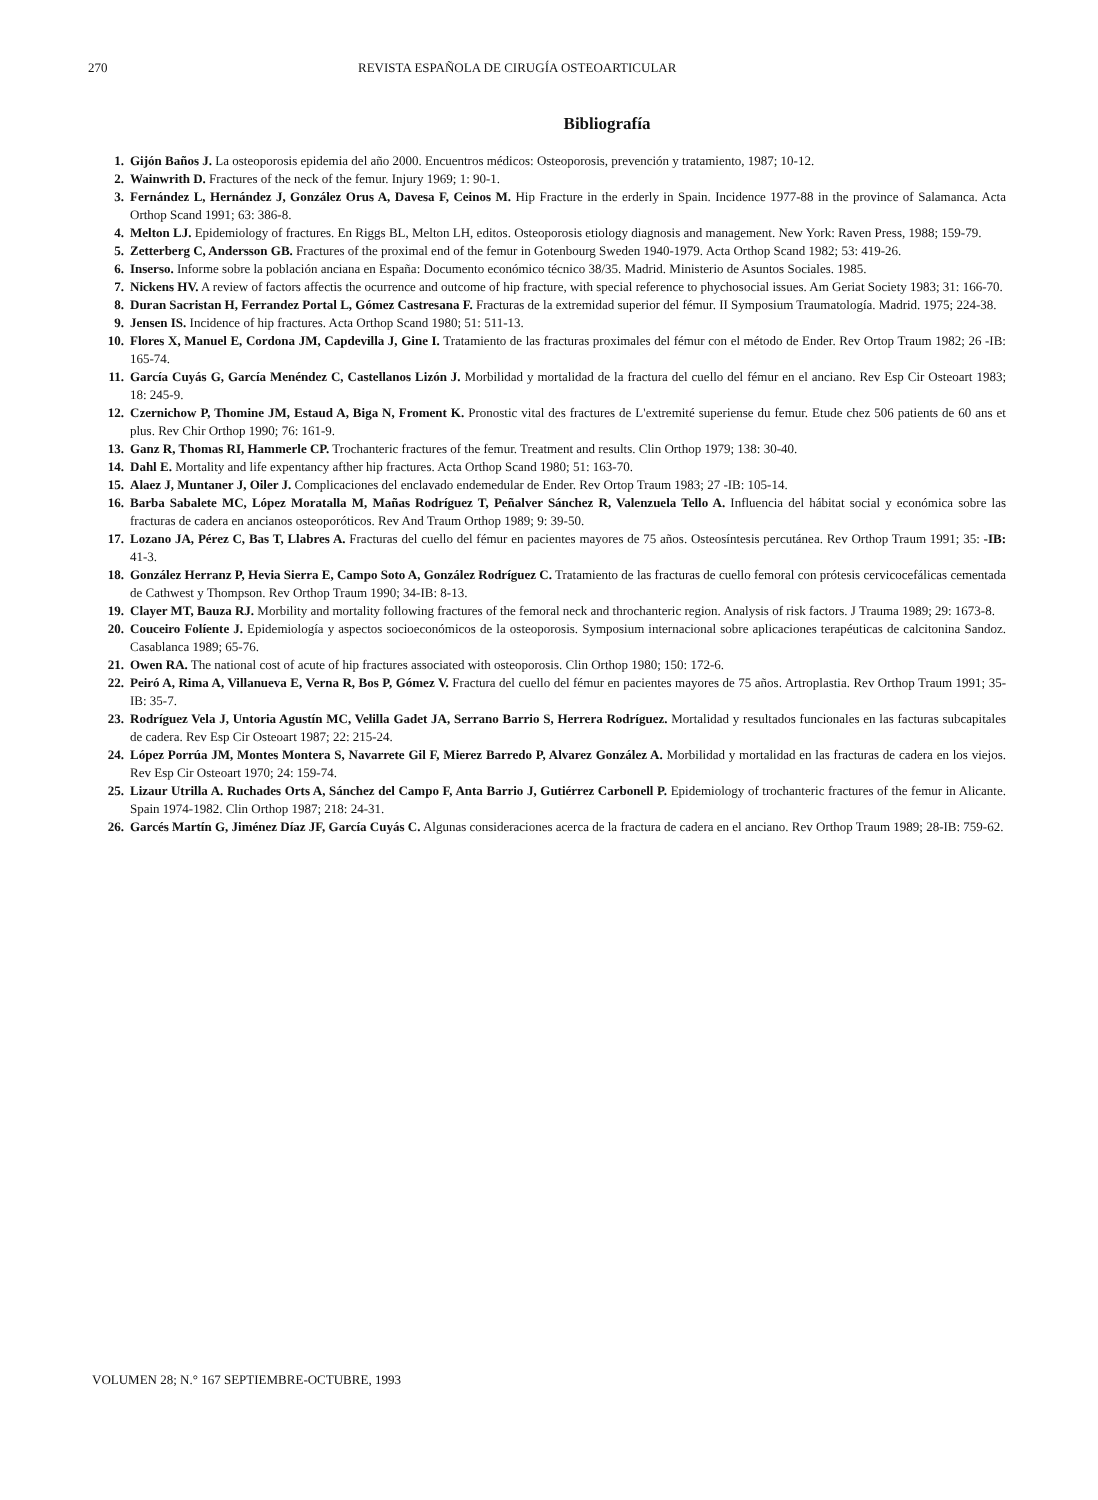270 REVISTA ESPAÑOLA DE CIRUGÍA OSTEOARTICULAR
Bibliografía
1. Gijón Baños J. La osteoporosis epidemia del año 2000. Encuentros médicos: Osteoporosis, prevención y tratamiento, 1987; 10-12.
2. Wainwrith D. Fractures of the neck of the femur. Injury 1969; 1: 90-1.
3. Fernández L, Hernández J, González Orus A, Davesa F, Ceinos M. Hip Fracture in the erderly in Spain. Incidence 1977-88 in the province of Salamanca. Acta Orthop Scand 1991; 63: 386-8.
4. Melton LJ. Epidemiology of fractures. En Riggs BL, Melton LH, editos. Osteoporosis etiology diagnosis and management. New York: Raven Press, 1988; 159-79.
5. Zetterberg C, Andersson GB. Fractures of the proximal end of the femur in Gotenbourg Sweden 1940-1979. Acta Orthop Scand 1982; 53: 419-26.
6. Inserso. Informe sobre la población anciana en España: Documento económico técnico 38/35. Madrid. Ministerio de Asuntos Sociales. 1985.
7. Nickens HV. A review of factors affectis the ocurrence and outcome of hip fracture, with special reference to phychosocial issues. Am Geriat Society 1983; 31: 166-70.
8. Duran Sacristan H, Ferrandez Portal L, Gómez Castresana F. Fracturas de la extremidad superior del fémur. II Symposium Traumatología. Madrid. 1975; 224-38.
9. Jensen IS. Incidence of hip fractures. Acta Orthop Scand 1980; 51: 511-13.
10. Flores X, Manuel E, Cordona JM, Capdevilla J, Gine I. Tratamiento de las fracturas proximales del fémur con el método de Ender. Rev Ortop Traum 1982; 26 -IB: 165-74.
11. García Cuyás G, García Menéndez C, Castellanos Lizón J. Morbilidad y mortalidad de la fractura del cuello del fémur en el anciano. Rev Esp Cir Osteoart 1983; 18: 245-9.
12. Czernichow P, Thomine JM, Estaud A, Biga N, Froment K. Pronostic vital des fractures de L'extremité superiense du femur. Etude chez 506 patients de 60 ans et plus. Rev Chir Orthop 1990; 76: 161-9.
13. Ganz R, Thomas RI, Hammerle CP. Trochanteric fractures of the femur. Treatment and results. Clin Orthop 1979; 138: 30-40.
14. Dahl E. Mortality and life expentancy afther hip fractures. Acta Orthop Scand 1980; 51: 163-70.
15. Alaez J, Muntaner J, Oiler J. Complicaciones del enclavado endemedular de Ender. Rev Ortop Traum 1983; 27 -IB: 105-14.
16. Barba Sabalete MC, López Moratalla M, Mañas Rodríguez T, Peñalver Sánchez R, Valenzuela Tello A. Influencia del hábitat social y económica sobre las fracturas de cadera en ancianos osteoporóticos. Rev And Traum Orthop 1989; 9: 39-50.
17. Lozano JA, Pérez C, Bas T, Llabres A. Fracturas del cuello del fémur en pacientes mayores de 75 años. Osteosíntesis percutánea. Rev Orthop Traum 1991; 35: -IB: 41-3.
18. González Herranz P, Hevia Sierra E, Campo Soto A, González Rodríguez C. Tratamiento de las fracturas de cuello femoral con prótesis cervicocefálicas cementada de Cathwest y Thompson. Rev Orthop Traum 1990; 34-IB: 8-13.
19. Clayer MT, Bauza RJ. Morbility and mortality following fractures of the femoral neck and throchanteric region. Analysis of risk factors. J Trauma 1989; 29: 1673-8.
20. Couceiro Folíente J. Epidemiología y aspectos socioeconómicos de la osteoporosis. Symposium internacional sobre aplicaciones terapéuticas de calcitonina Sandoz. Casablanca 1989; 65-76.
21. Owen RA. The national cost of acute of hip fractures associated with osteoporosis. Clin Orthop 1980; 150: 172-6.
22. Peiró A, Rima A, Villanueva E, Verna R, Bos P, Gómez V. Fractura del cuello del fémur en pacientes mayores de 75 años. Artroplastia. Rev Orthop Traum 1991; 35-IB: 35-7.
23. Rodríguez Vela J, Untoria Agustín MC, Velilla Gadet JA, Serrano Barrio S, Herrera Rodríguez. Mortalidad y resultados funcionales en las facturas subcapitales de cadera. Rev Esp Cir Osteoart 1987; 22: 215-24.
24. López Porrúa JM, Montes Montera S, Navarrete Gil F, Mierez Barredo P, Alvarez González A. Morbilidad y mortalidad en las fracturas de cadera en los viejos. Rev Esp Cir Osteoart 1970; 24: 159-74.
25. Lizaur Utrilla A. Ruchades Orts A, Sánchez del Campo F, Anta Barrio J, Gutiérrez Carbonell P. Epidemiology of trochanteric fractures of the femur in Alicante. Spain 1974-1982. Clin Orthop 1987; 218: 24-31.
26. Garcés Martín G, Jiménez Díaz JF, García Cuyás C. Algunas consideraciones acerca de la fractura de cadera en el anciano. Rev Orthop Traum 1989; 28-IB: 759-62.
VOLUMEN 28; N.° 167 SEPTIEMBRE-OCTUBRE, 1993